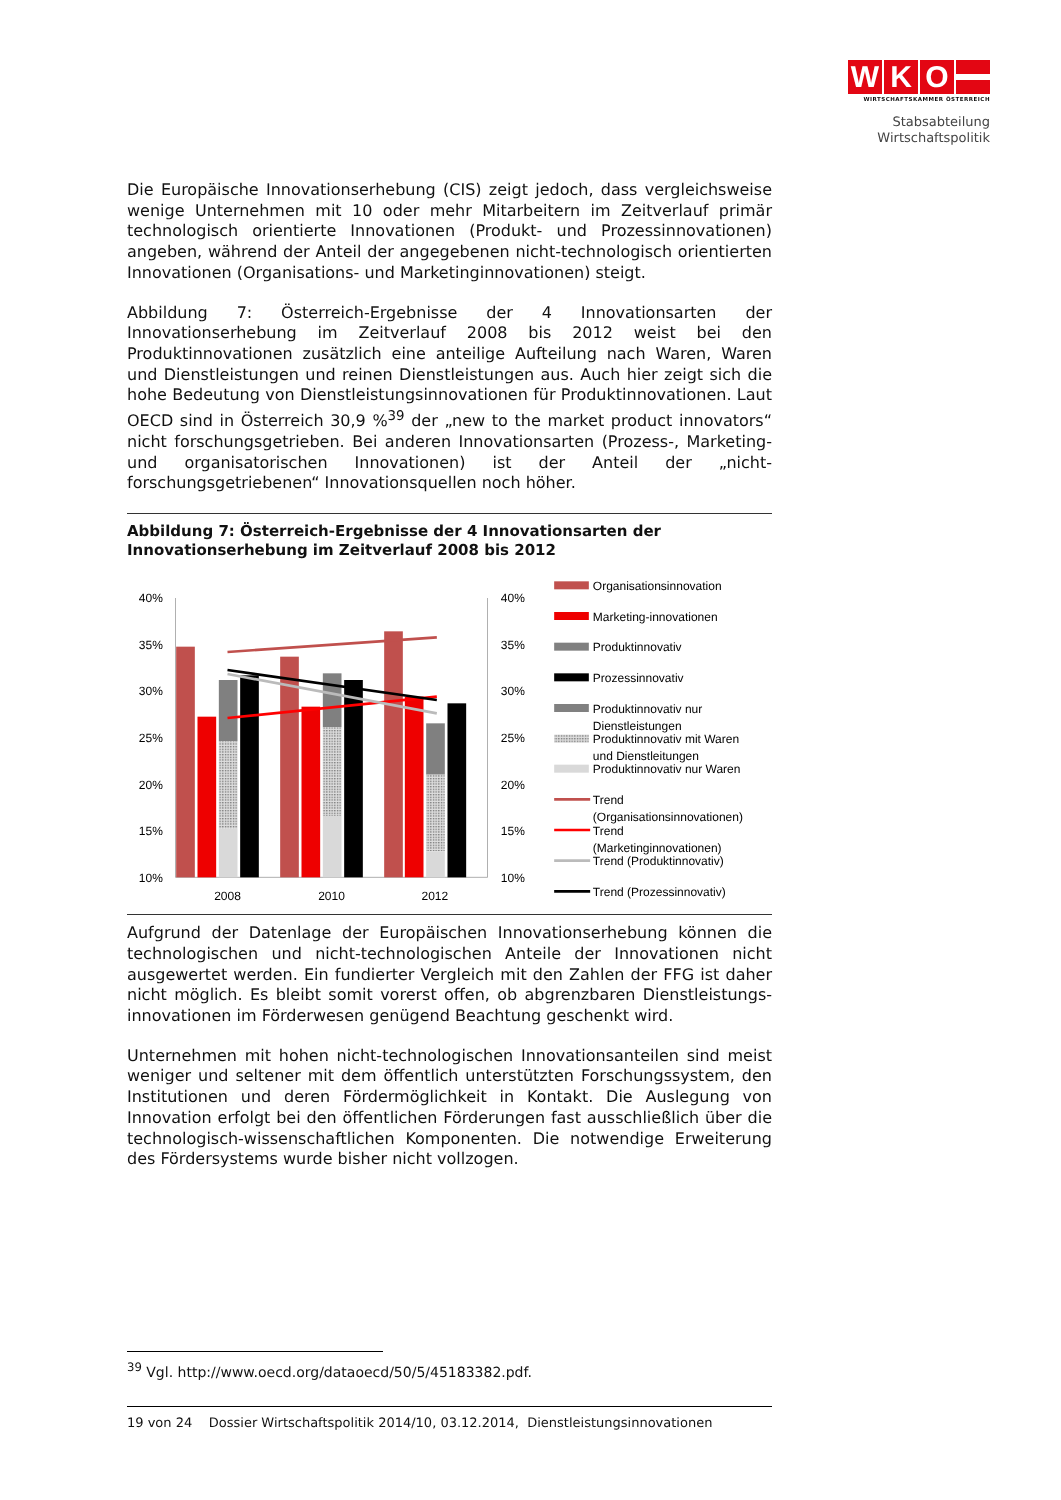W K O
WIRTSCHAFTSKAMMER ÖSTERREICH
Stabsabteilung
Wirtschaftspolitik
Die Europäische Innovationserhebung (CIS) zeigt jedoch, dass vergleichsweise wenige Unternehmen mit 10 oder mehr Mitarbeitern im Zeitverlauf primär technologisch orientierte Innovationen (Produkt- und Prozessinnovationen) angeben, während der Anteil der angegebenen nicht-technologisch orientierten Innovationen (Organisations- und Marketinginnovationen) steigt.
Abbildung 7: Österreich-Ergebnisse der 4 Innovationsarten der Innovationserhebung im Zeitverlauf 2008 bis 2012 weist bei den Produktinnovationen zusätzlich eine anteilige Aufteilung nach Waren, Waren und Dienstleistungen und reinen Dienstleistungen aus. Auch hier zeigt sich die hohe Bedeutung von Dienstleistungsinnovationen für Produktinnovationen. Laut OECD sind in Österreich 30,9 %<sup>39</sup> der „new to the market product innovators“ nicht forschungsgetrieben. Bei anderen Innovationsarten (Prozess-, Marketing- und organisatorischen Innovationen) ist der Anteil der „nicht-forschungsgetriebenen“ Innovationsquellen noch höher.
Abbildung 7: Österreich-Ergebnisse der 4 Innovationsarten der Innovationserhebung im Zeitverlauf 2008 bis 2012
40%
35%
30%
25%
20%
15%
10%
40%
35%
30%
25%
20%
15%
10%
2008
2010
2012
Organisationsinnovation
Marketing-innovationen
Produktinnovativ
Prozessinnovativ
Produktinnovativ nur
Dienstleistungen
Produktinnovativ mit Waren
und Dienstleitungen
Produktinnovativ nur Waren
Trend
(Organisationsinnovationen)
Trend
(Marketinginnovationen)
Trend (Produktinnovativ)
Trend (Prozessinnovativ)
Aufgrund der Datenlage der Europäischen Innovationserhebung können die technologischen und nicht-technologischen Anteile der Innovationen nicht ausgewertet werden. Ein fundierter Vergleich mit den Zahlen der FFG ist daher nicht möglich. Es bleibt somit vorerst offen, ob abgrenzbaren Dienstleistungs-innovationen im Förderwesen genügend Beachtung geschenkt wird.
Unternehmen mit hohen nicht-technologischen Innovationsanteilen sind meist weniger und seltener mit dem öffentlich unterstützten Forschungssystem, den Institutionen und deren Fördermöglichkeit in Kontakt. Die Auslegung von Innovation erfolgt bei den öffentlichen Förderungen fast ausschließlich über die technologisch-wissenschaftlichen Komponenten. Die notwendige Erweiterung des Fördersystems wurde bisher nicht vollzogen.
<sup>39</sup> Vgl. http://www.oecd.org/dataoecd/50/5/45183382.pdf.
19 von 24 Dossier Wirtschaftspolitik 2014/10, 03.12.2014, Dienstleistungsinnovationen